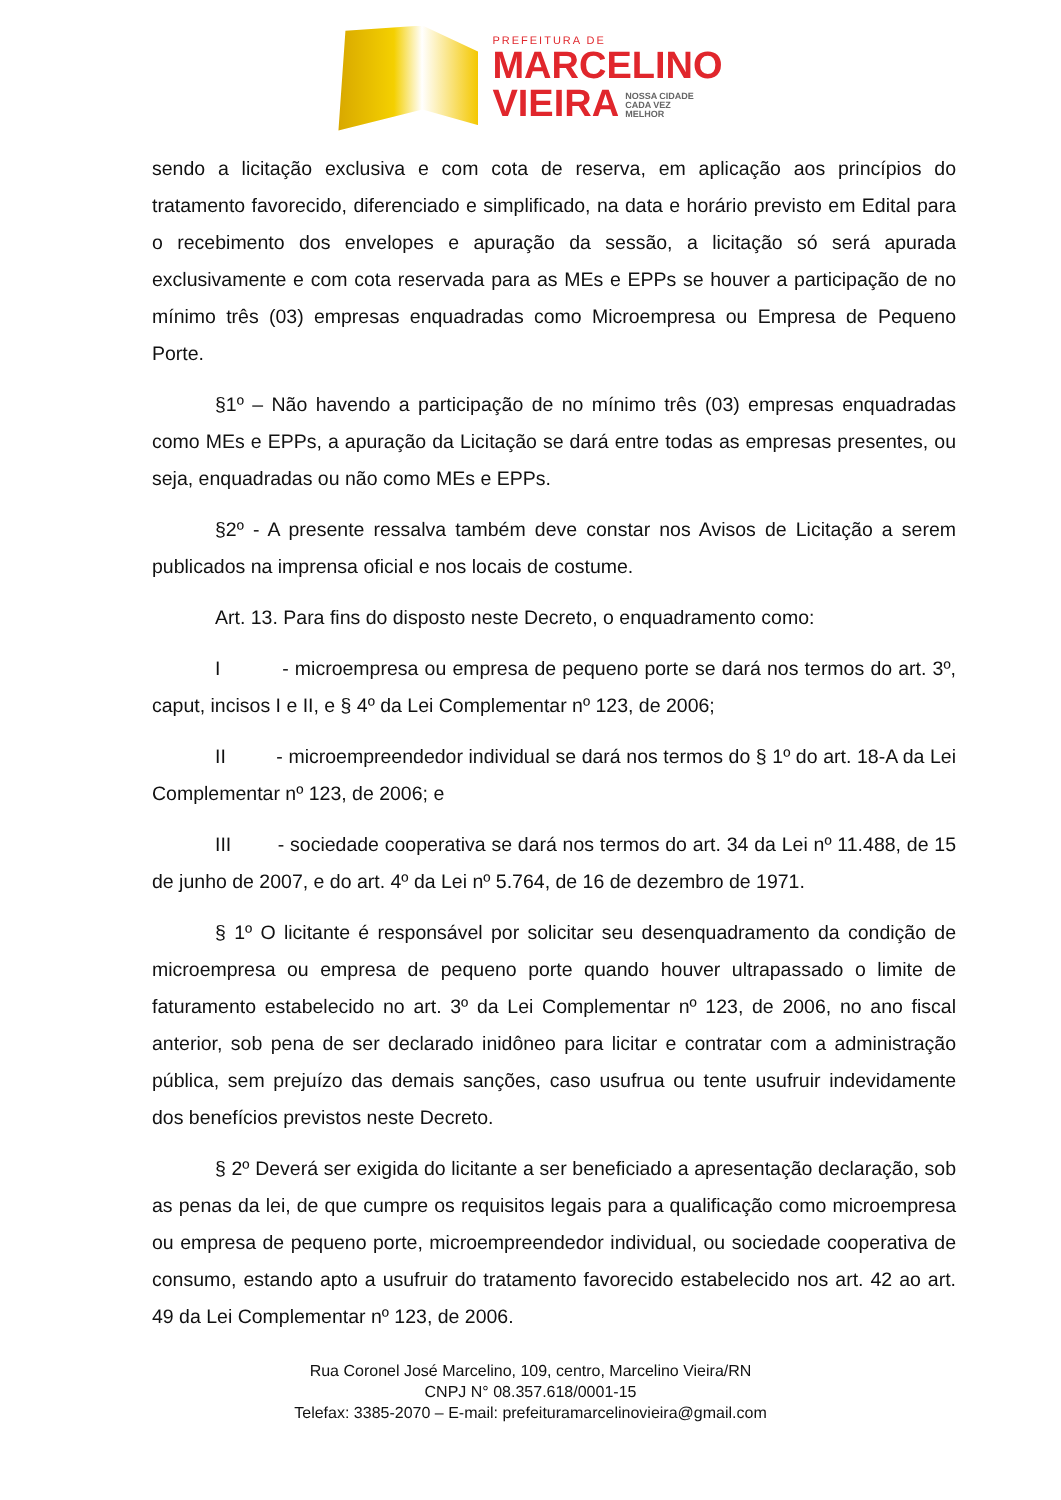PREFEITURA DE
MARCELINO
VIEIRA NOSSA CIDADE
CADA VEZ
MELHOR
sendo a licitação exclusiva e com cota de reserva, em aplicação aos princípios do tratamento favorecido, diferenciado e simplificado, na data e horário previsto em Edital para o recebimento dos envelopes e apuração da sessão, a licitação só será apurada exclusivamente e com cota reservada para as MEs e EPPs se houver a participação de no mínimo três (03) empresas enquadradas como Microempresa ou Empresa de Pequeno Porte.
§1º – Não havendo a participação de no mínimo três (03) empresas enquadradas como MEs e EPPs, a apuração da Licitação se dará entre todas as empresas presentes, ou seja, enquadradas ou não como MEs e EPPs.
§2º - A presente ressalva também deve constar nos Avisos de Licitação a serem publicados na imprensa oficial e nos locais de costume.
Art. 13. Para fins do disposto neste Decreto, o enquadramento como:
I - microempresa ou empresa de pequeno porte se dará nos termos do art. 3º, caput, incisos I e II, e § 4º da Lei Complementar nº 123, de 2006;
II - microempreendedor individual se dará nos termos do § 1º do art. 18-A da Lei Complementar nº 123, de 2006; e
III - sociedade cooperativa se dará nos termos do art. 34 da Lei nº 11.488, de 15 de junho de 2007, e do art. 4º da Lei nº 5.764, de 16 de dezembro de 1971.
§ 1º O licitante é responsável por solicitar seu desenquadramento da condição de microempresa ou empresa de pequeno porte quando houver ultrapassado o limite de faturamento estabelecido no art. 3º da Lei Complementar nº 123, de 2006, no ano fiscal anterior, sob pena de ser declarado inidôneo para licitar e contratar com a administração pública, sem prejuízo das demais sanções, caso usufrua ou tente usufruir indevidamente dos benefícios previstos neste Decreto.
§ 2º Deverá ser exigida do licitante a ser beneficiado a apresentação declaração, sob as penas da lei, de que cumpre os requisitos legais para a qualificação como microempresa ou empresa de pequeno porte, microempreendedor individual, ou sociedade cooperativa de consumo, estando apto a usufruir do tratamento favorecido estabelecido nos art. 42 ao art. 49 da Lei Complementar nº 123, de 2006.
Rua Coronel José Marcelino, 109, centro, Marcelino Vieira/RN
CNPJ N° 08.357.618/0001-15
Telefax: 3385-2070 – E-mail: prefeituramarcelinovieira@gmail.com